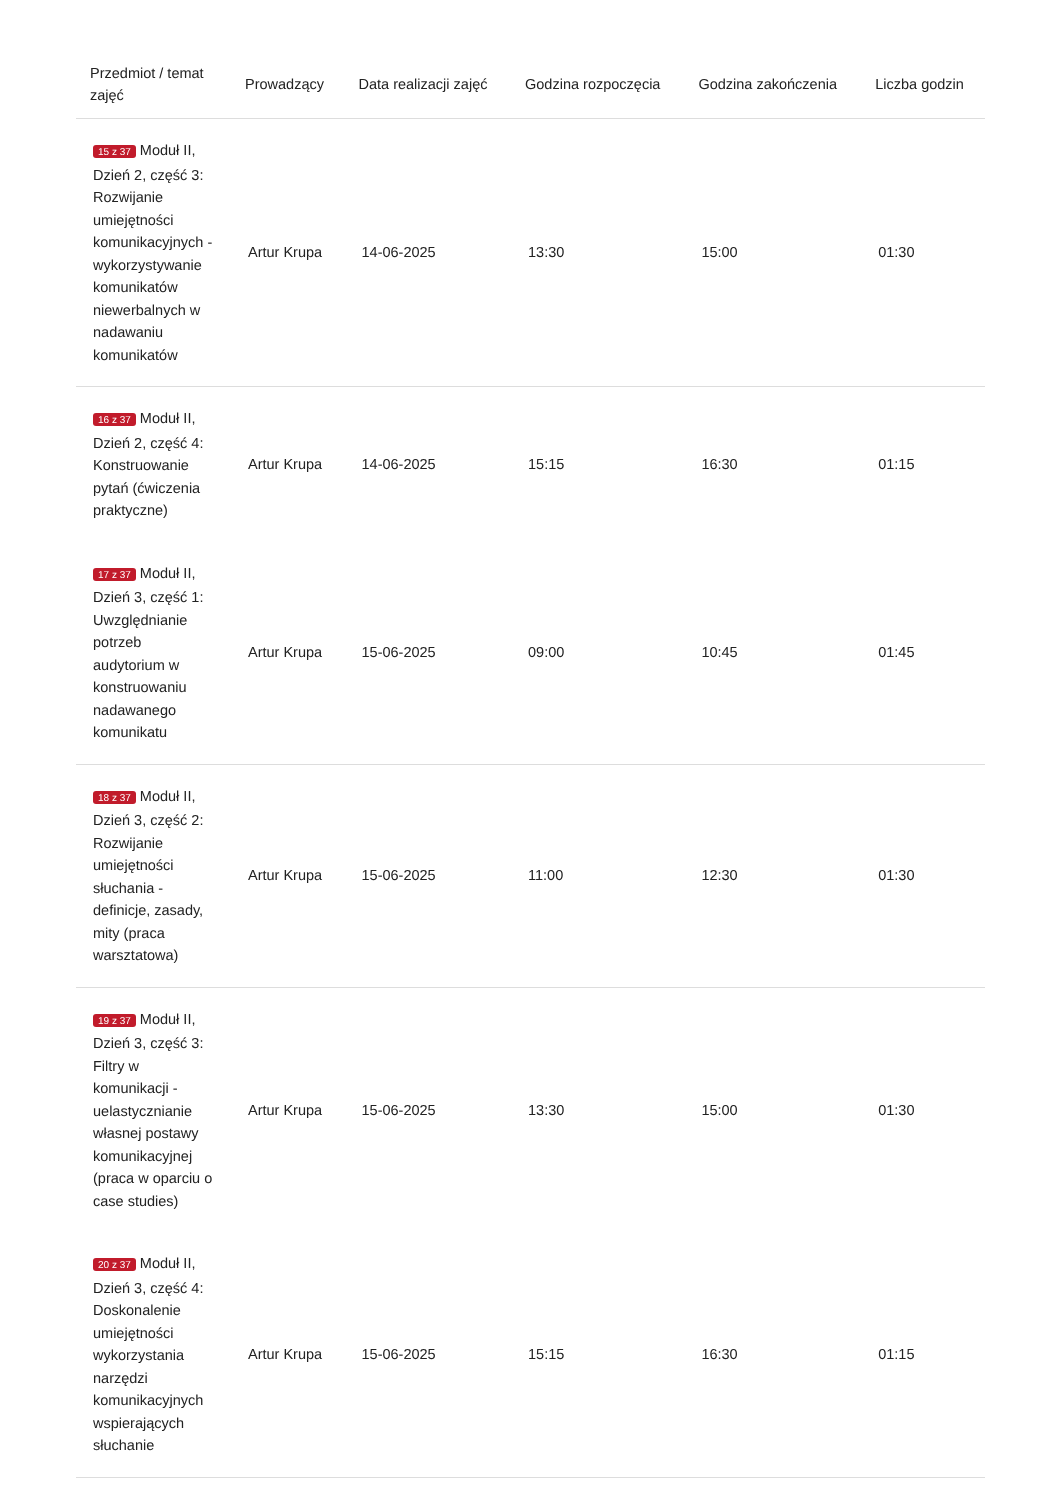| Przedmiot / temat zajęć | Prowadzący | Data realizacji zajęć | Godzina rozpoczęcia | Godzina zakończenia | Liczba godzin |
| --- | --- | --- | --- | --- | --- |
| 15 z 37 Moduł II, Dzień 2, część 3: Rozwijanie umiejętności komunikacyjnych - wykorzystywanie komunikatów niewerbalnych w nadawaniu komunikatów | Artur Krupa | 14-06-2025 | 13:30 | 15:00 | 01:30 |
| 16 z 37 Moduł II, Dzień 2, część 4: Konstruowanie pytań (ćwiczenia praktyczne) | Artur Krupa | 14-06-2025 | 15:15 | 16:30 | 01:15 |
| 17 z 37 Moduł II, Dzień 3, część 1: Uwzględnianie potrzeb audytorium w konstruowaniu nadawanego komunikatu | Artur Krupa | 15-06-2025 | 09:00 | 10:45 | 01:45 |
| 18 z 37 Moduł II, Dzień 3, część 2: Rozwijanie umiejętności słuchania - definicje, zasady, mity (praca warsztatowa) | Artur Krupa | 15-06-2025 | 11:00 | 12:30 | 01:30 |
| 19 z 37 Moduł II, Dzień 3, część 3: Filtry w komunikacji - uelastycznianie własnej postawy komunikacyjnej (praca w oparciu o case studies) | Artur Krupa | 15-06-2025 | 13:30 | 15:00 | 01:30 |
| 20 z 37 Moduł II, Dzień 3, część 4: Doskonalenie umiejętności wykorzystania narzędzi komunikacyjnych wspierających słuchanie | Artur Krupa | 15-06-2025 | 15:15 | 16:30 | 01:15 |